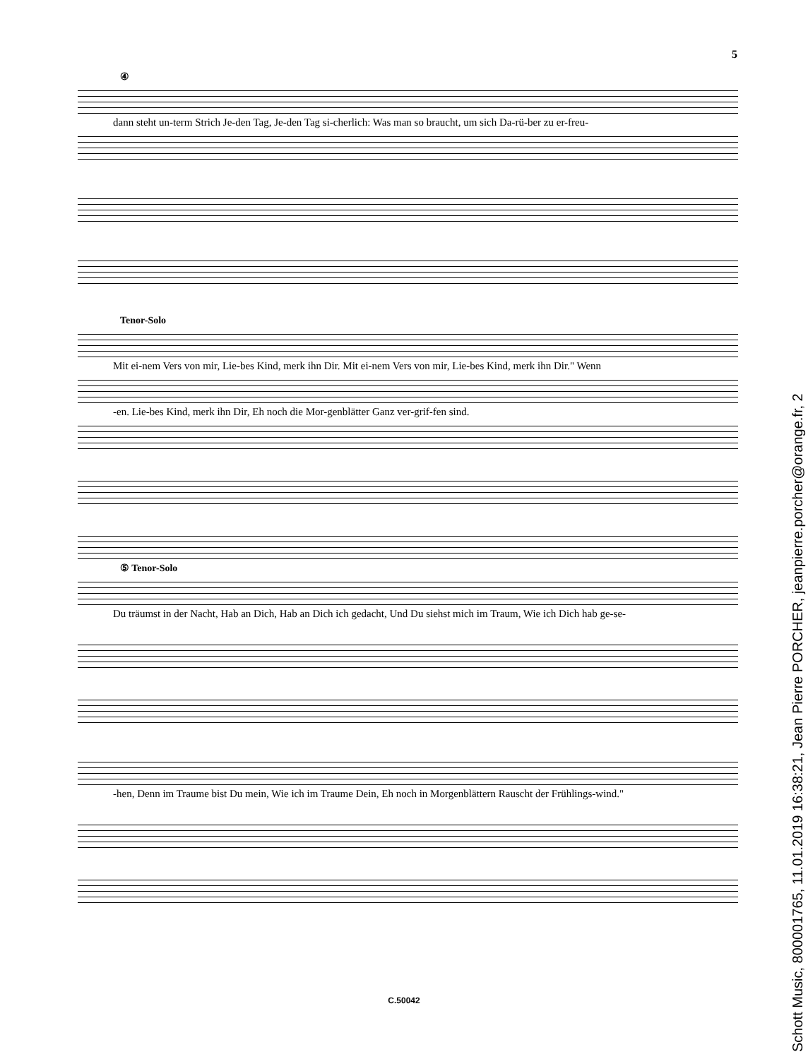5
④
dann steht un-term Strich Je-den Tag, Je-den Tag si-cherlich: Was man so braucht, um sich Da-rü-ber zu er-freu-
Tenor-Solo
Mit ei-nem Vers von mir, Lie-bes Kind, merk ihn Dir. Mit ei-nem Vers von mir, Lie-bes Kind, merk ihn Dir." Wenn
-en. Lie-bes Kind, merk ihn Dir, Eh noch die Mor-genblätter Ganz ver-grif-fen sind.
⑤ Tenor-Solo
Du träumst in der Nacht, Hab an Dich, Hab an Dich ich gedacht, Und Du siehst mich im Traum, Wie ich Dich hab ge-se-
-hen, Denn im Traume bist Du mein, Wie ich im Traume Dein, Eh noch in Morgenblättern Rauscht der Frühlings-wind."
C.50042
Schott Music, 800001765, 11.01.2019 16:38:21, Jean Pierre PORCHER, jeanpierre.porcher@orange.fr, 2